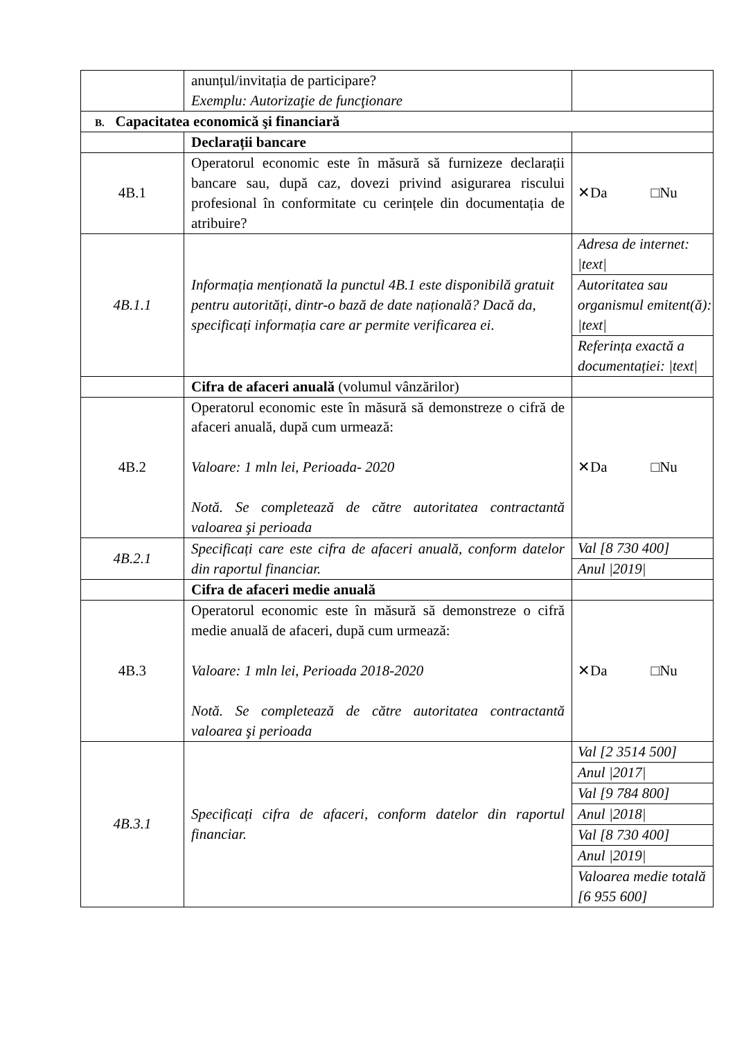| | anunțul/invitația de participare? Exemplu: Autorizaţie de funcţionare | |
| B. Capacitatea economică şi financiară | | |
| | Declarații bancare | |
| 4B.1 | Operatorul economic este în măsură să furnizeze declarații bancare sau, după caz, dovezi privind asigurarea riscului profesional în conformitate cu cerințele din documentația de atribuire? | ✕Da □Nu |
| 4B.1.1 | Informația menționată la punctul 4B.1 este disponibilă gratuit pentru autorități, dintr-o bază de date națională? Dacă da, specificați informația care ar permite verificarea ei . | / Adresa de internet: /text/ / / Autoritatea sau organismul emitent(ă): /text/ / / Referința exactă a documentației: /text/ / |
| | Cifra de afaceri anuală (volumul vânzărilor) | |
| 4B.2 | Operatorul economic este în măsură să demonstreze o cifră de afaceri anuală, după cum urmează: Valoare: 1 mln lei, Perioada- 2020 Notă. Se completează de către autoritatea contractantă valoarea şi perioada | ✕Da □Nu |
| 4B.2.1 | Specificați care este cifra de afaceri anuală, conform datelor din raportul financiar. | / Val [8 730 400] / / Anul /2019/ / |
| | Cifra de afaceri medie anuală | |
| 4B.3 | Operatorul economic este în măsură să demonstreze o cifră medie anuală de afaceri, după cum urmează: Valoare: 1 mln lei, Perioada 2018-2020 Notă. Se completează de către autoritatea contractantă valoarea şi perioada | ✕Da □Nu |
| 4B.3.1 | Specificați cifra de afaceri, conform datelor din raportul financiar. | / Val [2 3514 500] / / Anul /2017/ / / Val [9 784 800] / / Anul /2018/ / / Val [8 730 400] / / Anul /2019/ / / Valoarea medie totală [6 955 600] / |